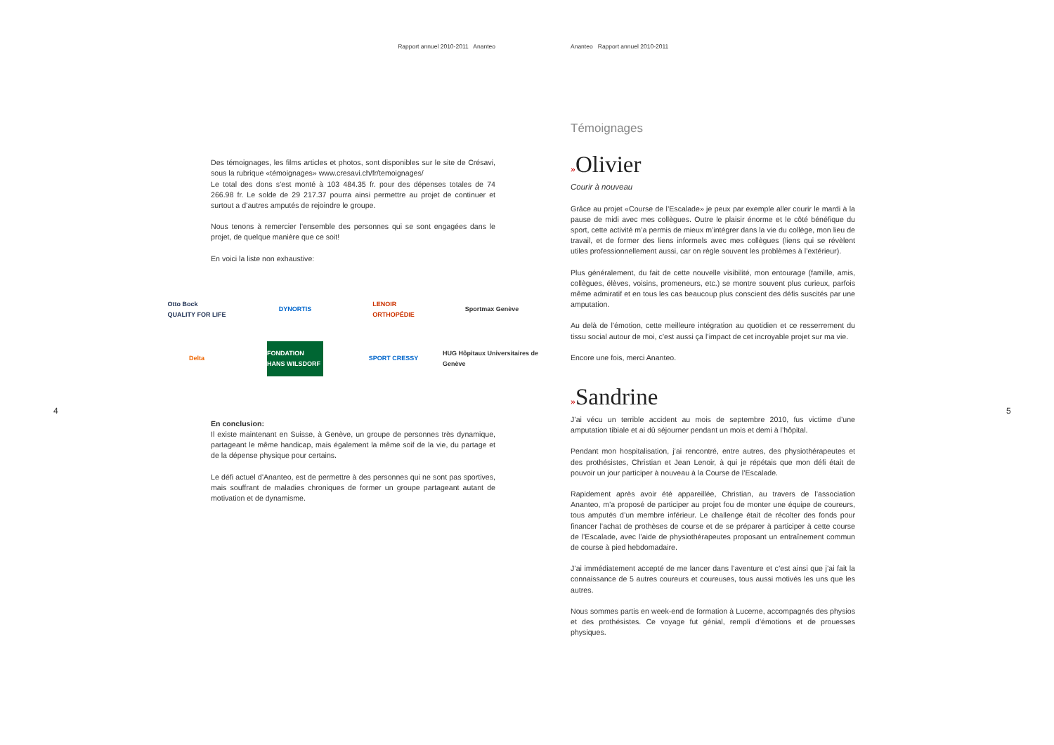4 5
Rapport annuel 2010-2011 Ananteo
Des témoignages, les films articles et photos, sont disponibles sur le site de Crésavi, sous la rubrique «témoignages» www.cresavi.ch/fr/temoignages/
Le total des dons s’est monté à 103 484.35 fr. pour des dépenses totales de 74 266.98 fr. Le solde de 29 217.37 pourra ainsi permettre au projet de continuer et surtout a d’autres amputés de rejoindre le groupe.
Nous tenons à remercier l’ensemble des personnes qui se sont engagées dans le projet, de quelque manière que ce soit!
En voici la liste non exhaustive:
Otto Bock
QUALITY FOR LIFE
DYNORTIS
LENOIR
ORTHOPÉDIE
Sportmax Genève
Delta
FONDATION HANS WILSDORF
SPORT CRESSY
HUG Hôpitaux Universitaires de Genève
En conclusion:
Il existe maintenant en Suisse, à Genève, un groupe de personnes très dynamique, partageant le même handicap, mais également la même soif de la vie, du partage et de la dépense physique pour certains.
Le défi actuel d’Ananteo, est de permettre à des personnes qui ne sont pas sportives, mais souffrant de maladies chroniques de former un groupe partageant autant de motivation et de dynamisme.
Ananteo Rapport annuel 2010-2011
Témoignages
»Olivier
Courir à nouveau
Grâce au projet «Course de l’Escalade» je peux par exemple aller courir le mardi à la pause de midi avec mes collègues. Outre le plaisir énorme et le côté bénéfique du sport, cette activité m’a permis de mieux m’intégrer dans la vie du collège, mon lieu de travail, et de former des liens informels avec mes collègues (liens qui se révèlent utiles professionnellement aussi, car on règle souvent les problèmes à l’extérieur).
Plus généralement, du fait de cette nouvelle visibilité, mon entourage (famille, amis, collègues, élèves, voisins, promeneurs, etc.) se montre souvent plus curieux, parfois même admiratif et en tous les cas beaucoup plus conscient des défis suscités par une amputation.
Au delà de l’émotion, cette meilleure intégration au quotidien et ce resserrement du tissu social autour de moi, c’est aussi ça l’impact de cet incroyable projet sur ma vie.
Encore une fois, merci Ananteo.
»Sandrine
J’ai vécu un terrible accident au mois de septembre 2010, fus victime d’une amputation tibiale et ai dû séjourner pendant un mois et demi à l’hôpital.
Pendant mon hospitalisation, j’ai rencontré, entre autres, des physiothérapeutes et des prothésistes, Christian et Jean Lenoir, à qui je répétais que mon défi était de pouvoir un jour participer à nouveau à la Course de l’Escalade.
Rapidement après avoir été appareillée, Christian, au travers de l’association Ananteo, m’a proposé de participer au projet fou de monter une équipe de coureurs, tous amputés d’un membre inférieur. Le challenge était de récolter des fonds pour financer l’achat de prothèses de course et de se préparer à participer à cette course de l’Escalade, avec l’aide de physiothérapeutes proposant un entraînement commun de course à pied hebdomadaire.
J’ai immédiatement accepté de me lancer dans l’aventure et c’est ainsi que j’ai fait la connaissance de 5 autres coureurs et coureuses, tous aussi motivés les uns que les autres.
Nous sommes partis en week-end de formation à Lucerne, accompagnés des physios et des prothésistes. Ce voyage fut génial, rempli d’émotions et de prouesses physiques.